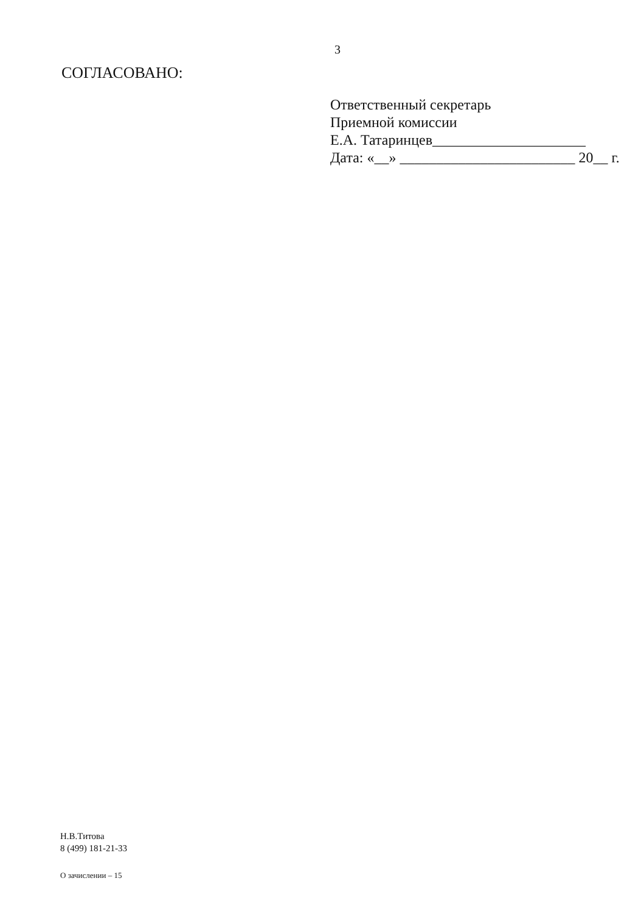3
СОГЛАСОВАНО:
Ответственный секретарь
Приемной комиссии
Е.А. Татаринцев_____________________
Дата: «__» ________________________ 20__ г.
Н.В.Титова
8 (499) 181-21-33
О зачислении – 15